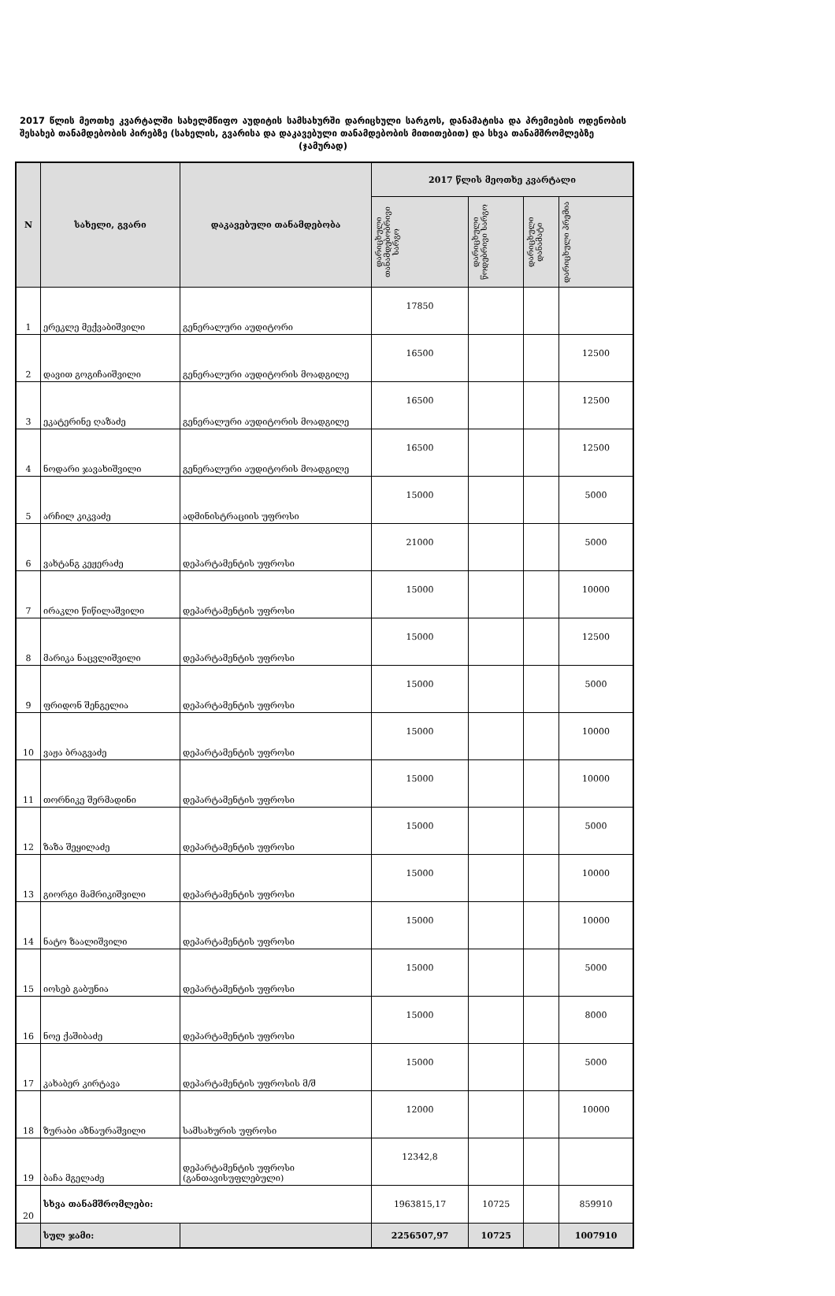2017 წლის მეოთხე კვარტალში სახელმწიფო აუდიტის სამსახურში დარიცხული სარგოს, დანამატისა და პრემიების ოდენობის შესახებ თანამდებობის პირებზე (სახელის, გვარისა და დაკავებული თანამდებობის მითითებით) და სხვა თანამშრომლებზე
(ჯამურად)
| N | სახელი, გვარი | დაკავებული თანამდებობა | 2017 წლის მეოთხე კვარტალი | | | |
| --- | --- | --- | --- | --- | --- | --- |
| | | | დარიცხული თანამდებობრივი სარგო | დარიცხული წოდებრივი სარგო | დარიცხული დანამატი | დარიცხული პრემია |
| 1 | ერეკლე მექვაბიშვილი | გენერალური აუდიტორი | 17850 | | | |
| 2 | დავით გოგიჩაიშვილი | გენერალური აუდიტორის მოადგილე | 16500 | | | 12500 |
| 3 | ეკატერინე ღაზაძე | გენერალური აუდიტორის მოადგილე | 16500 | | | 12500 |
| 4 | ნოდარი ჯავახიშვილი | გენერალური აუდიტორის მოადგილე | 16500 | | | 12500 |
| 5 | არჩილ კიკვაძე | ადმინისტრაციის უფროსი | 15000 | | | 5000 |
| 6 | ვახტანგ კეჟერაძე | დეპარტამენტის უფროსი | 21000 | | | 5000 |
| 7 | ირაკლი წიწილაშვილი | დეპარტამენტის უფროსი | 15000 | | | 10000 |
| 8 | მარიკა ნაცვლიშვილი | დეპარტამენტის უფროსი | 15000 | | | 12500 |
| 9 | ფრიდონ შენგელია | დეპარტამენტის უფროსი | 15000 | | | 5000 |
| 10 | ვაჟა ბრაგვაძე | დეპარტამენტის უფროსი | 15000 | | | 10000 |
| 11 | თორნიკე შერმადინი | დეპარტამენტის უფროსი | 15000 | | | 10000 |
| 12 | ზაზა შეყილაძე | დეპარტამენტის უფროსი | 15000 | | | 5000 |
| 13 | გიორგი მამრიკიშვილი | დეპარტამენტის უფროსი | 15000 | | | 10000 |
| 14 | ნატო ზაალიშვილი | დეპარტამენტის უფროსი | 15000 | | | 10000 |
| 15 | იოსებ გაბუნია | დეპარტამენტის უფროსი | 15000 | | | 5000 |
| 16 | ნოე ქაშიბაძე | დეპარტამენტის უფროსი | 15000 | | | 8000 |
| 17 | კახაბერ კირტავა | დეპარტამენტის უფროსის მ/შ | 15000 | | | 5000 |
| 18 | ზურაბი აზნაურაშვილი | სამსახურის უფროსი | 12000 | | | 10000 |
| 19 | ბაჩა მგელაძე | დეპარტამენტის უფროსი (განთავისუფლებული) | 12342,8 | | | |
| 20 | სხვა თანამშრომლები: | | 1963815,17 | 10725 | | 859910 |
| | სულ ჯამი: | | 2256507,97 | 10725 | | 1007910 |